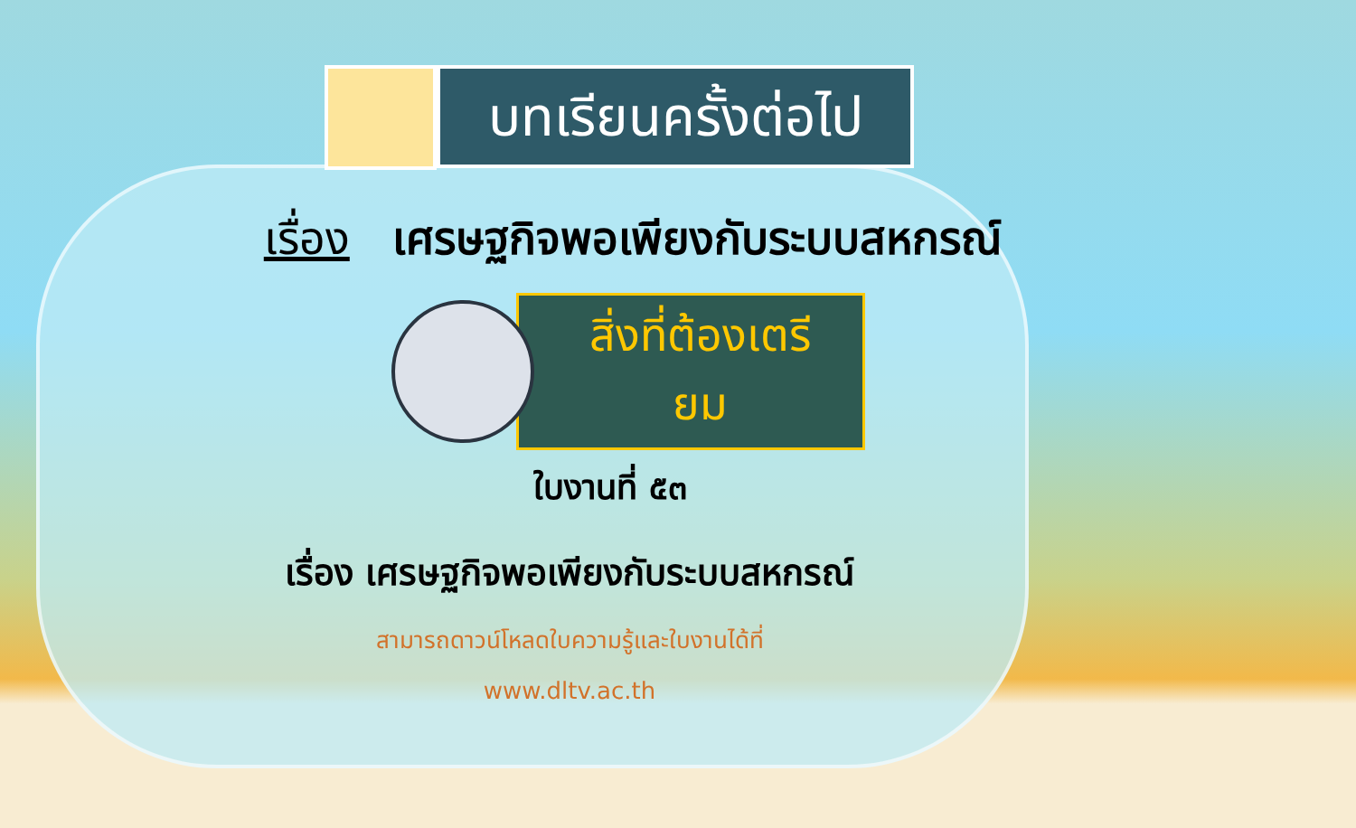บทเรียนครั้งต่อไป
เรื่อง เศรษฐกิจพอเพียงกับระบบสหกรณ์
สิ่งที่ต้องเตรียม
ใบงานที่ ๕๓
เรื่อง เศรษฐกิจพอเพียงกับระบบสหกรณ์
สามารถดาวน์โหลดใบความรู้และใบงานได้ที่
www.dltv.ac.th